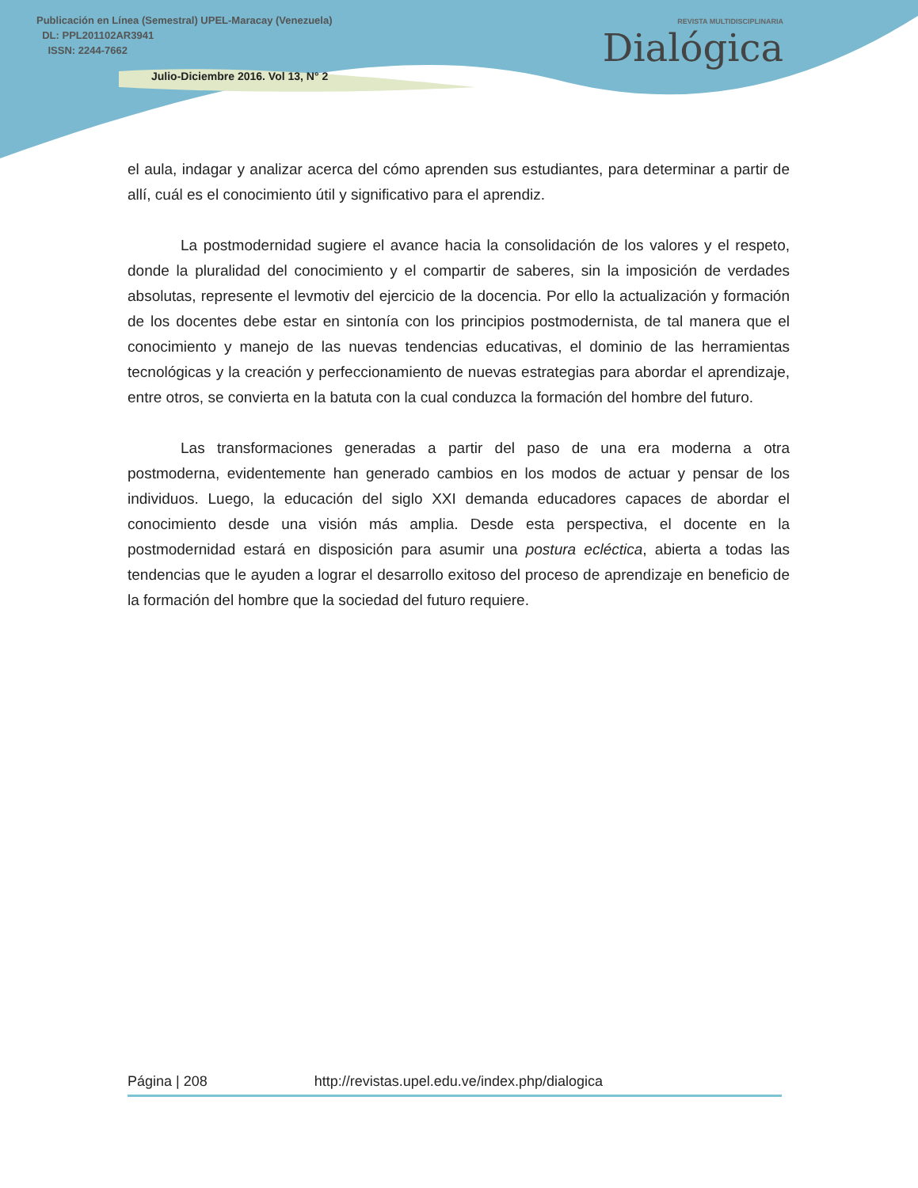Publicación en Línea (Semestral) UPEL-Maracay (Venezuela)
DL: PPL201102AR3941
ISSN: 2244-7662
Julio-Diciembre 2016. Vol 13, N° 2
REVISTA MULTIDISCIPLINARIA
Dialógica
el aula, indagar y analizar acerca del cómo aprenden sus estudiantes, para determinar a partir de allí, cuál es el conocimiento útil y significativo para el aprendiz.
La postmodernidad sugiere el avance hacia la consolidación de los valores y el respeto, donde la pluralidad del conocimiento y el compartir de saberes, sin la imposición de verdades absolutas, represente el levmotiv del ejercicio de la docencia. Por ello la actualización y formación de los docentes debe estar en sintonía con los principios postmodernista, de tal manera que el conocimiento y manejo de las nuevas tendencias educativas, el dominio de las herramientas tecnológicas y la creación y perfeccionamiento de nuevas estrategias para abordar el aprendizaje, entre otros, se convierta en la batuta con la cual conduzca la formación del hombre del futuro.
Las transformaciones generadas a partir del paso de una era moderna a otra postmoderna, evidentemente han generado cambios en los modos de actuar y pensar de los individuos. Luego, la educación del siglo XXI demanda educadores capaces de abordar el conocimiento desde una visión más amplia. Desde esta perspectiva, el docente en la postmodernidad estará en disposición para asumir una postura ecléctica, abierta a todas las tendencias que le ayuden a lograr el desarrollo exitoso del proceso de aprendizaje en beneficio de la formación del hombre que la sociedad del futuro requiere.
Página | 208 http://revistas.upel.edu.ve/index.php/dialogica